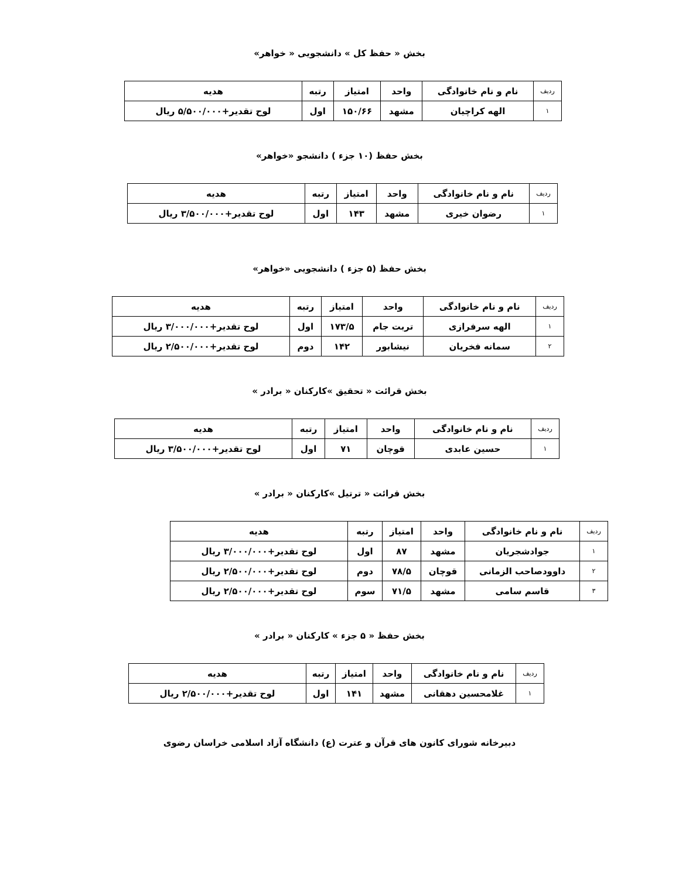بخش « حفظ کل » دانشجویی « خواهر»
| ردیف | نام و نام خانوادگی | واحد | امتیاز | رتبه | هدیه |
| ۱ | الهه کراچیان | مشهد | ۱۵۰/۶۶ | اول | لوح تقدیر+۵/۵۰۰/۰۰۰ ریال |
بخش حفظ (۱۰ جزء ) دانشجو «خواهر»
| ردیف | نام و نام خانوادگی | واحد | امتیاز | رتبه | هدیه |
| ۱ | رضوان خیری | مشهد | ۱۴۳ | اول | لوح تقدیر+۳/۵۰۰/۰۰۰ ریال |
بخش حفظ (۵ جزء ) دانشجویی «خواهر»
| ردیف | نام و نام خانوادگی | واحد | امتیاز | رتبه | هدیه |
| ۱ | الهه سرفرازی | تربت جام | ۱۷۳/۵ | اول | لوح تقدیر+۳/۰۰۰/۰۰۰ ریال |
| ۲ | سمانه فخریان | نیشابور | ۱۴۲ | دوم | لوح تقدیر+۲/۵۰۰/۰۰۰ ریال |
بخش قرائت « تحقیق »کارکنان « برادر »
| ردیف | نام و نام خانوادگی | واحد | امتیاز | رتبه | هدیه |
| ۱ | حسین عابدی | قوچان | ۷۱ | اول | لوح تقدیر+۳/۵۰۰/۰۰۰ ریال |
بخش قرائت « ترتیل »کارکنان « برادر »
| ردیف | نام و نام خانوادگی | واحد | امتیاز | رتبه | هدیه |
| ۱ | جوادشجریان | مشهد | ۸۷ | اول | لوح تقدیر+۳/۰۰۰/۰۰۰ ریال |
| ۲ | داوودصاحب الزمانی | قوچان | ۷۸/۵ | دوم | لوح تقدیر+۲/۵۰۰/۰۰۰ ریال |
| ۳ | قاسم سامی | مشهد | ۷۱/۵ | سوم | لوح تقدیر+۲/۵۰۰/۰۰۰ ریال |
بخش حفظ « ۵ جزء » کارکنان « برادر »
| ردیف | نام و نام خانوادگی | واحد | امتیاز | رتبه | هدیه |
| ۱ | غلامحسین دهقانی | مشهد | ۱۴۱ | اول | لوح تقدیر+۲/۵۰۰/۰۰۰ ریال |
دبیرخانه شورای کانون های قرآن و عترت (ع) دانشگاه آزاد اسلامی خراسان رضوی